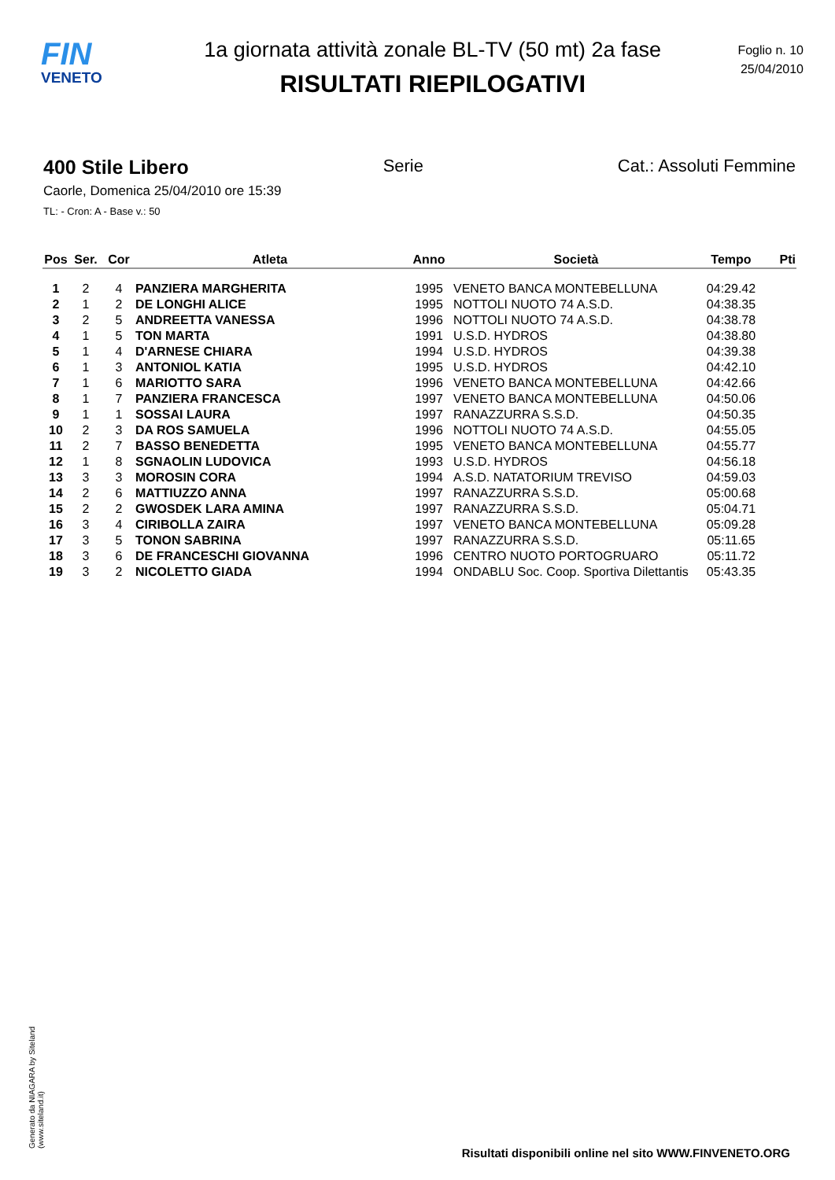FIN
VENETO
1a giornata attività zonale BL-TV (50 mt) 2a fase
RISULTATI RIEPILOGATIVI
Foglio n. 10
25/04/2010
400 Stile Libero Serie Cat.: Assoluti Femmine
Caorle, Domenica 25/04/2010 ore 15:39
TL: - Cron: A - Base v.: 50
| Pos | Ser. | Cor | Atleta | Anno | Società | Tempo | Pti |
| --- | --- | --- | --- | --- | --- | --- | --- |
| 1 | 2 | 4 | PANZIERA MARGHERITA | 1995 | VENETO BANCA MONTEBELLUNA | 04:29.42 | |
| 2 | 1 | 2 | DE LONGHI ALICE | 1995 | NOTTOLI NUOTO 74 A.S.D. | 04:38.35 | |
| 3 | 2 | 5 | ANDREETTA VANESSA | 1996 | NOTTOLI NUOTO 74 A.S.D. | 04:38.78 | |
| 4 | 1 | 5 | TON MARTA | 1991 | U.S.D. HYDROS | 04:38.80 | |
| 5 | 1 | 4 | D'ARNESE CHIARA | 1994 | U.S.D. HYDROS | 04:39.38 | |
| 6 | 1 | 3 | ANTONIOL KATIA | 1995 | U.S.D. HYDROS | 04:42.10 | |
| 7 | 1 | 6 | MARIOTTO SARA | 1996 | VENETO BANCA MONTEBELLUNA | 04:42.66 | |
| 8 | 1 | 7 | PANZIERA FRANCESCA | 1997 | VENETO BANCA MONTEBELLUNA | 04:50.06 | |
| 9 | 1 | 1 | SOSSAI LAURA | 1997 | RANAZZURRA S.S.D. | 04:50.35 | |
| 10 | 2 | 3 | DA ROS SAMUELA | 1996 | NOTTOLI NUOTO 74 A.S.D. | 04:55.05 | |
| 11 | 2 | 7 | BASSO BENEDETTA | 1995 | VENETO BANCA MONTEBELLUNA | 04:55.77 | |
| 12 | 1 | 8 | SGNAOLIN LUDOVICA | 1993 | U.S.D. HYDROS | 04:56.18 | |
| 13 | 3 | 3 | MOROSIN CORA | 1994 | A.S.D. NATATORIUM TREVISO | 04:59.03 | |
| 14 | 2 | 6 | MATTIUZZO ANNA | 1997 | RANAZZURRA S.S.D. | 05:00.68 | |
| 15 | 2 | 2 | GWOSDEK LARA AMINA | 1997 | RANAZZURRA S.S.D. | 05:04.71 | |
| 16 | 3 | 4 | CIRIBOLLA ZAIRA | 1997 | VENETO BANCA MONTEBELLUNA | 05:09.28 | |
| 17 | 3 | 5 | TONON SABRINA | 1997 | RANAZZURRA S.S.D. | 05:11.65 | |
| 18 | 3 | 6 | DE FRANCESCHI GIOVANNA | 1996 | CENTRO NUOTO PORTOGRUARO | 05:11.72 | |
| 19 | 3 | 2 | NICOLETTO GIADA | 1994 | ONDABLU Soc. Coop. Sportiva Dilettantis | 05:43.35 | |
Generato da NIAGARA by Siteland (www.siteland.it)
Risultati disponibili online nel sito WWW.FINVENETO.ORG